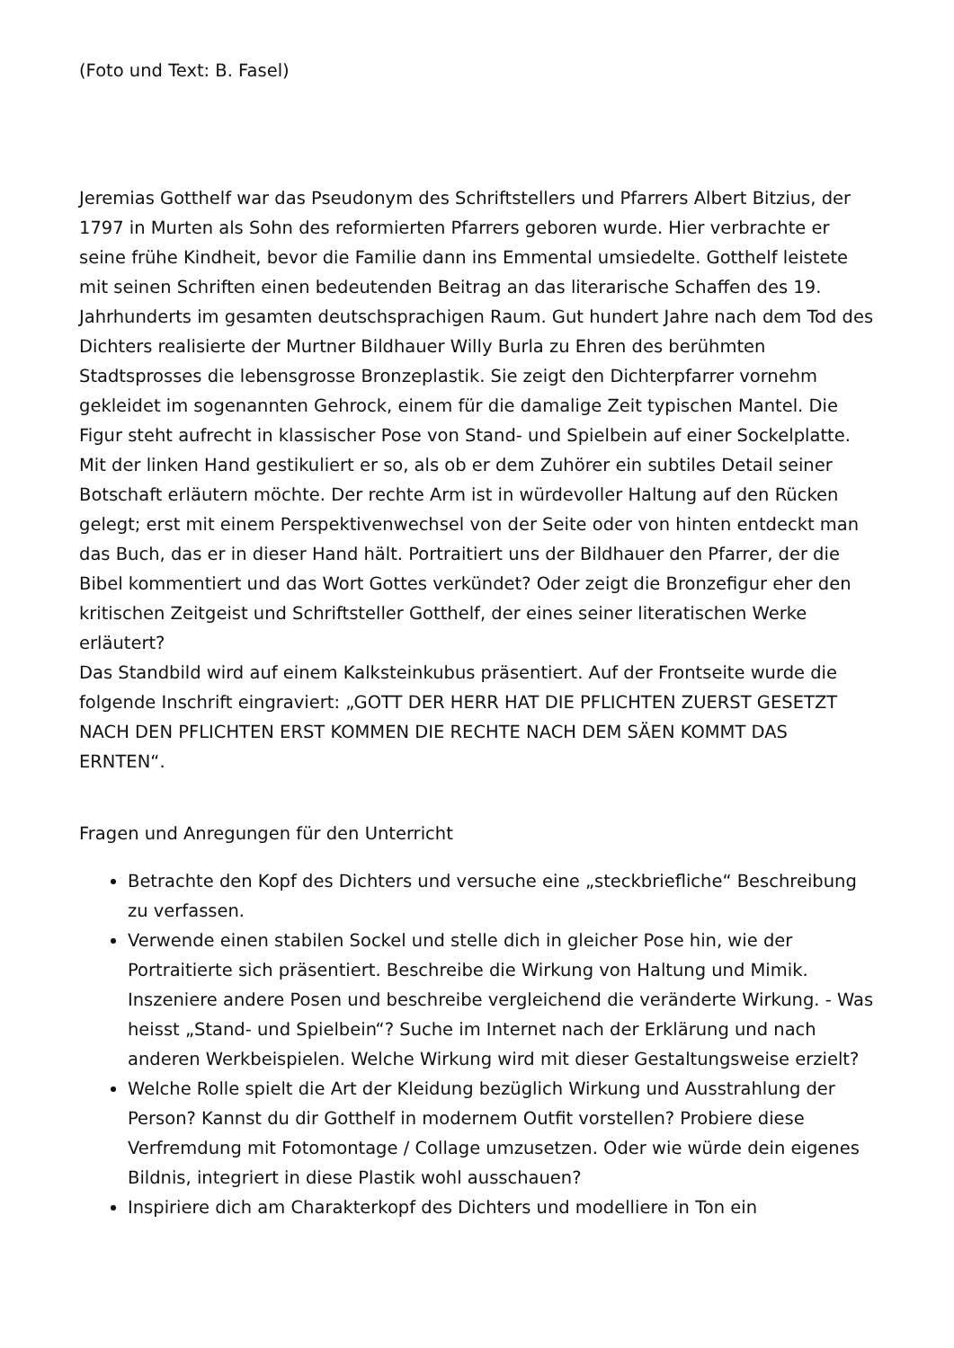(Foto und Text: B. Fasel)
Jeremias Gotthelf war das Pseudonym des Schriftstellers und Pfarrers Albert Bitzius, der 1797 in Murten als Sohn des reformierten Pfarrers geboren wurde. Hier verbrachte er seine frühe Kindheit, bevor die Familie dann ins Emmental umsiedelte. Gotthelf leistete mit seinen Schriften einen bedeutenden Beitrag an das literarische Schaffen des 19. Jahrhunderts im gesamten deutschsprachigen Raum. Gut hundert Jahre nach dem Tod des Dichters realisierte der Murtner Bildhauer Willy Burla zu Ehren des berühmten Stadtsprosses die lebensgrosse Bronzeplastik. Sie zeigt den Dichterpfarrer vornehm gekleidet im sogenannten Gehrock, einem für die damalige Zeit typischen Mantel. Die Figur steht aufrecht in klassischer Pose von Stand- und Spielbein auf einer Sockelplatte. Mit der linken Hand gestikuliert er so, als ob er dem Zuhörer ein subtiles Detail seiner Botschaft erläutern möchte. Der rechte Arm ist in würdevoller Haltung auf den Rücken gelegt; erst mit einem Perspektivenwechsel von der Seite oder von hinten entdeckt man das Buch, das er in dieser Hand hält. Portraitiert uns der Bildhauer den Pfarrer, der die Bibel kommentiert und das Wort Gottes verkündet? Oder zeigt die Bronzefigur eher den kritischen Zeitgeist und Schriftsteller Gotthelf, der eines seiner literatischen Werke erläutert?
Das Standbild wird auf einem Kalksteinkubus präsentiert. Auf der Frontseite wurde die folgende Inschrift eingraviert: „GOTT DER HERR HAT DIE PFLICHTEN ZUERST GESETZT NACH DEN PFLICHTEN ERST KOMMEN DIE RECHTE NACH DEM SÄEN KOMMT DAS ERNTEN“.
Fragen und Anregungen für den Unterricht
Betrachte den Kopf des Dichters und versuche eine „steckbriefliche“ Beschreibung zu verfassen.
Verwende einen stabilen Sockel und stelle dich in gleicher Pose hin, wie der Portraitierte sich präsentiert. Beschreibe die Wirkung von Haltung und Mimik. Inszeniere andere Posen und beschreibe vergleichend die veränderte Wirkung. - Was heisst „Stand- und Spielbein“? Suche im Internet nach der Erklärung und nach anderen Werkbeispielen. Welche Wirkung wird mit dieser Gestaltungsweise erzielt?
Welche Rolle spielt die Art der Kleidung bezüglich Wirkung und Ausstrahlung der Person? Kannst du dir Gotthelf in modernem Outfit vorstellen? Probiere diese Verfremdung mit Fotomontage / Collage umzusetzen. Oder wie würde dein eigenes Bildnis, integriert in diese Plastik wohl ausschauen?
Inspiriere dich am Charakterkopf des Dichters und modelliere in Ton ein